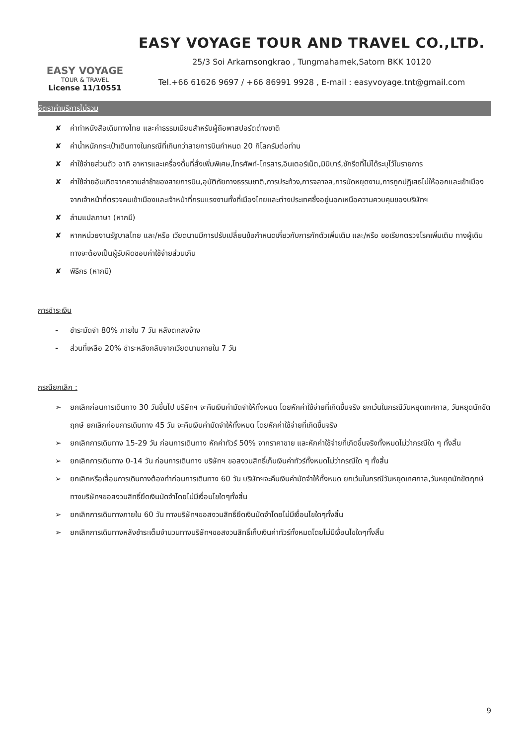EASY VOYAGE
TOUR & TRAVEL
License 11/10551
EASY VOYAGE TOUR AND TRAVEL CO.,LTD.
25/3 Soi Arkarnsongkrao , Tungmahamek,Satorn BKK 10120
Tel.+66 61626 9697 / +66 86991 9928 , E-mail : easyvoyage.tnt@gmail.com
อัตราค่าบริการไม่รวม
✘ ค่าทำหนังสือเดินทางไทย และค่าธรรมเนียมสำหรับผู้ถือพาสปอร์ตต่างชาติ
✘ ค่าน้ำหนักกระเป๋าเดินทางในกรณีที่เกินกว่าสายการบินกำหนด 20 กิโลกรัมต่อท่าน
✘ ค่าใช้จ่ายส่วนตัว อาทิ อาหารและเครื่องดื่มที่สั่งเพิ่มพิเศษ,โทรศัพท์-โทรสาร,อินเตอร์เน็ต,มินิบาร์,ซักรีดที่ไม่ได้ระบุไว้ในรายการ
✘ ค่าใช้จ่ายอันเกิดจากความล่าช้าของสายการบิน,อุบัติภัยทางธรรมชาติ,การประท้วง,การจลาจล,การนัดหยุดงาน,การถูกปฏิเสธไม่ให้ออกและเข้าเมืองจากเจ้าหน้าที่ตรวจคนเข้าเมืองและเจ้าหน้าที่กรมแรงงานทั้งที่เมืองไทยและต่างประเทศซึ่งอยู่นอกเหนือความควบคุมของบริษัทฯ
✘ ล่ามแปลภาษา (หากมี)
✘ หากหน่วยงานรัฐบาลไทย และ/หรือ เวียดนามมีการปรับเปลี่ยนข้อกำหนดเกี่ยวกับการกักตัวเพิ่มเติม และ/หรือ ขอเรียกตรวจโรคเพิ่มเติม ทางผู้เดินทางจะต้องเป็นผู้รับผิดชอบค่าใช้จ่ายส่วนเกิน
✘ พิธีกร (หากมี)
การชำระเงิน
- ชำระมัดจำ 80% ภายใน 7 วัน หลังตกลงจ้าง
- ส่วนที่เหลือ 20% ชำระหลังกลับจากเวียดนามภายใน 7 วัน
กรณียกเลิก :
➢ ยกเลิกก่อนการเดินทาง 30 วันขึ้นไป บริษัทฯ จะคืนเงินค่ามัดจำให้ทั้งหมด โดยหักค่าใช้จ่ายที่เกิดขึ้นจริง ยกเว้นในกรณีวันหยุดเทศกาล, วันหยุดนักขัตฤกษ์ ยกเลิกก่อนการเดินทาง 45 วัน จะคืนเงินค่ามัดจำให้ทั้งหมด โดยหักค่าใช้จ่ายที่เกิดขึ้นจริง
➢ ยกเลิกการเดินทาง 15-29 วัน ก่อนการเดินทาง หักค่าทัวร์ 50% จากราคาขาย และหักค่าใช้จ่ายที่เกิดขึ้นจริงทั้งหมดไม่ว่ากรณีใด ๆ ทั้งสิ้น
➢ ยกเลิกการเดินทาง 0-14 วัน ก่อนการเดินทาง บริษัทฯ ขอสงวนสิทธิ์เก็บเงินค่าทัวร์ทั้งหมดไม่ว่ากรณีใด ๆ ทั้งสิ้น
➢ ยกเลิกหรือเลื่อนการเดินทางต้องทำก่อนการเดินทาง 60 วัน บริษัทฯจะคืนเงินค่ามัดจำให้ทั้งหมด ยกเว้นในกรณีวันหยุดเทศกาล,วันหยุดนักขัตฤกษ์ ทางบริษัทฯขอสงวนสิทธิ์ยึดเงินมัดจำโดยไม่มีเงื่อนไขใดๆทั้งสิ้น
➢ ยกเลิกการเดินทางภายใน 60 วัน ทางบริษัทฯขอสงวนสิทธิ์ยึดเงินมัดจำโดยไม่มีเงื่อนไขใดๆทั้งสิ้น
➢ ยกเลิกการเดินทางหลังชำระเต็มจำนวนทางบริษัทฯขอสงวนสิทธิ์เก็บเงินค่าทัวร์ทั้งหมดโดยไม่มีเงื่อนไขใดๆทั้งสิ้น
9